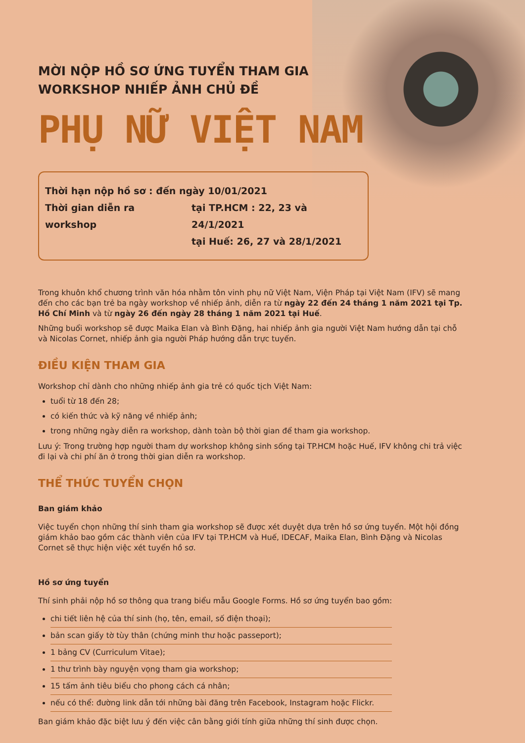MỜI NỘP HỒ SƠ ỨNG TUYỂN THAM GIA
WORKSHOP NHIẾP ẢNH CHỦ ĐỀ
PHỤ NỮ VIỆT NAM
Thời hạn nộp hồ sơ : đến ngày 10/01/2021
Thời gian diễn ra workshop tại TP.HCM : 22, 23 và 24/1/2021
tại Huế: 26, 27 và 28/1/2021
Trong khuôn khổ chương trình văn hóa nhằm tôn vinh phụ nữ Việt Nam, Viện Pháp tại Việt Nam (IFV) sẽ mang đến cho các bạn trẻ ba ngày workshop về nhiếp ảnh, diễn ra từ ngày 22 đến 24 tháng 1 năm 2021 tại Tp. Hồ Chí Minh và từ ngày 26 đến ngày 28 tháng 1 năm 2021 tại Huế.
Những buổi workshop sẽ được Maika Elan và Bình Đặng, hai nhiếp ảnh gia người Việt Nam hướng dẫn tại chỗ và Nicolas Cornet, nhiếp ảnh gia người Pháp hướng dẫn trực tuyến.
ĐIỀU KIỆN THAM GIA
Workshop chỉ dành cho những nhiếp ảnh gia trẻ có quốc tịch Việt Nam:
tuổi từ 18 đến 28;
có kiến thức và kỹ năng về nhiếp ảnh;
trong những ngày diễn ra workshop, dành toàn bộ thời gian để tham gia workshop.
Lưu ý: Trong trường hợp người tham dự workshop không sinh sống tại TP.HCM hoặc Huế, IFV không chi trả việc đi lại và chi phí ăn ở trong thời gian diễn ra workshop.
THỂ THỨC TUYỂN CHỌN
Ban giám khảo
Việc tuyển chọn những thí sinh tham gia workshop sẽ được xét duyệt dựa trên hồ sơ ứng tuyển. Một hội đồng giám khảo bao gồm các thành viên của IFV tại TP.HCM và Huế, IDECAF, Maika Elan, Bình Đặng và Nicolas Cornet sẽ thực hiện việc xét tuyển hồ sơ.
Hồ sơ ứng tuyển
Thí sinh phải nộp hồ sơ thông qua trang biểu mẫu Google Forms. Hồ sơ ứng tuyển bao gồm:
chi tiết liên hệ của thí sinh (họ, tên, email, số điện thoại);
bản scan giấy tờ tùy thân (chứng minh thư hoặc passeport);
1 bảng CV (Curriculum Vitae);
1 thư trình bày nguyện vọng tham gia workshop;
15 tấm ảnh tiêu biểu cho phong cách cá nhân;
nếu có thể: đường link dẫn tới những bài đăng trên Facebook, Instagram hoặc Flickr.
Ban giám khảo đặc biệt lưu ý đến việc cân bằng giới tính giữa những thí sinh được chọn.